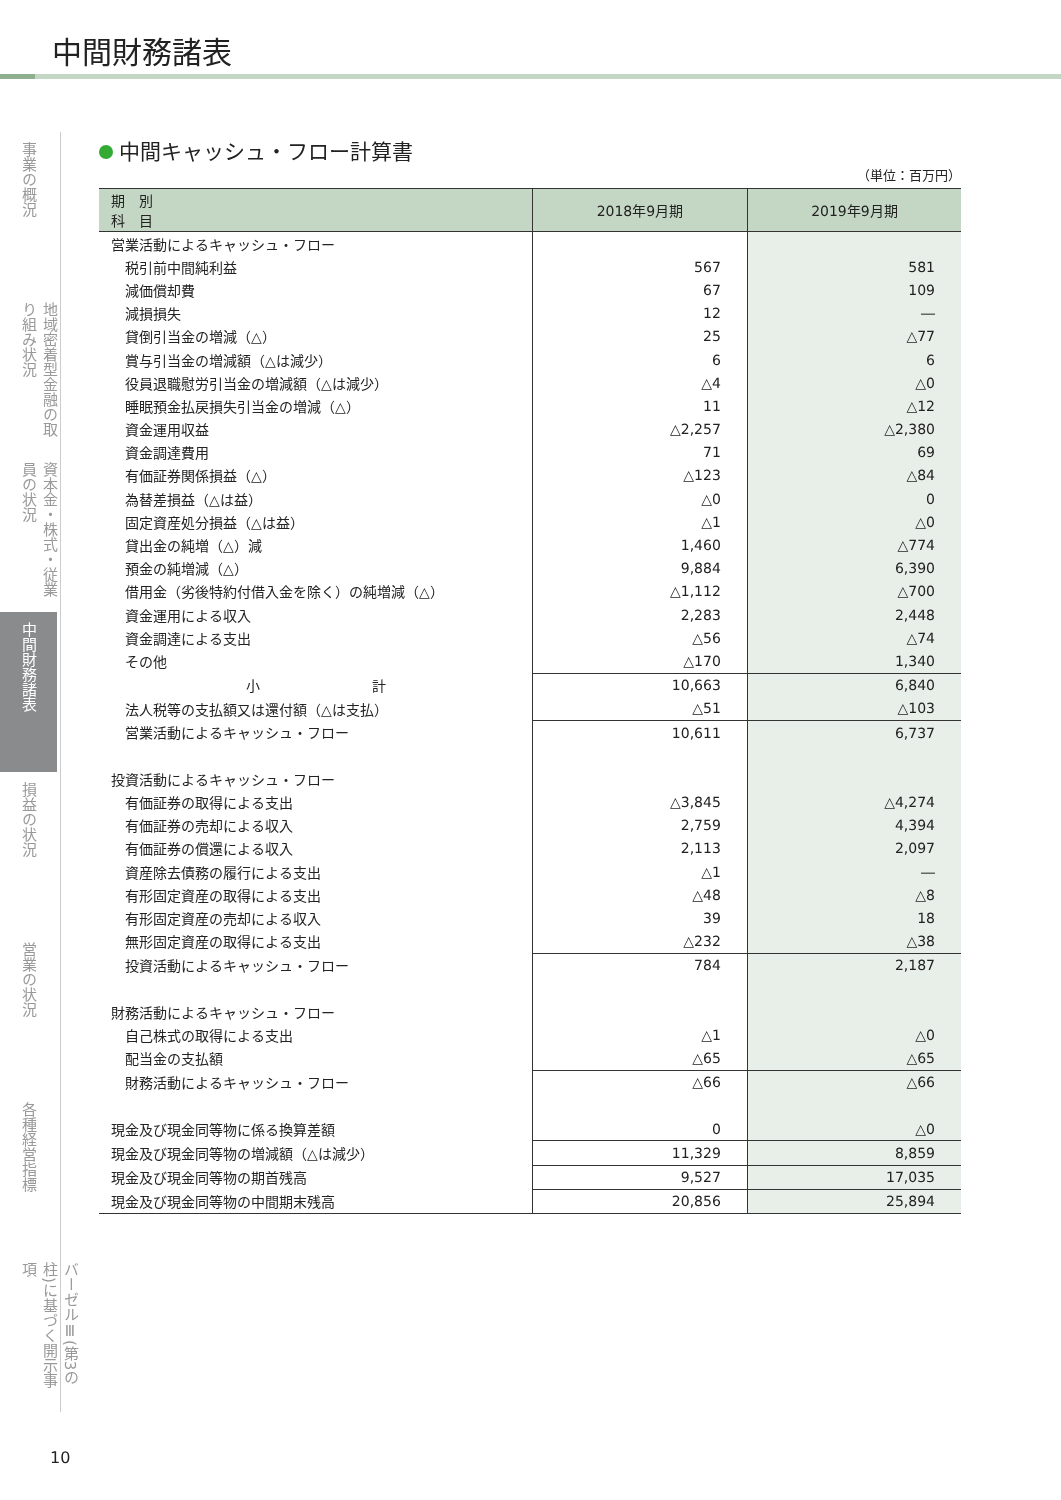中間財務諸表
事業の概況
地域密着型金融の取り組み状況
資本金・株式・従業員の状況
中間財務諸表
損益の状況
営業の状況
各種経営指標
バーゼルⅢ(第3の柱)に基づく開示事項
中間キャッシュ・フロー計算書
（単位：百万円）
| 期 別 科 目 | 2018年9月期 | 2019年9月期 |
| --- | --- | --- |
| 営業活動によるキャッシュ・フロー | | |
| 税引前中間純利益 | 567 | 581 |
| 減価償却費 | 67 | 109 |
| 減損損失 | 12 | ― |
| 貸倒引当金の増減（△） | 25 | △77 |
| 賞与引当金の増減額（△は減少） | 6 | 6 |
| 役員退職慰労引当金の増減額（△は減少） | △4 | △0 |
| 睡眠預金払戻損失引当金の増減（△） | 11 | △12 |
| 資金運用収益 | △2,257 | △2,380 |
| 資金調達費用 | 71 | 69 |
| 有価証券関係損益（△） | △123 | △84 |
| 為替差損益（△は益） | △0 | 0 |
| 固定資産処分損益（△は益） | △1 | △0 |
| 貸出金の純増（△）減 | 1,460 | △774 |
| 預金の純増減（△） | 9,884 | 6,390 |
| 借用金（劣後特約付借入金を除く）の純増減（△） | △1,112 | △700 |
| 資金運用による収入 | 2,283 | 2,448 |
| 資金調達による支出 | △56 | △74 |
| その他 | △170 | 1,340 |
| 小 計 | 10,663 | 6,840 |
| 法人税等の支払額又は還付額（△は支払） | △51 | △103 |
| 営業活動によるキャッシュ・フロー | 10,611 | 6,737 |
| 投資活動によるキャッシュ・フロー | | |
| 有価証券の取得による支出 | △3,845 | △4,274 |
| 有価証券の売却による収入 | 2,759 | 4,394 |
| 有価証券の償還による収入 | 2,113 | 2,097 |
| 資産除去債務の履行による支出 | △1 | ― |
| 有形固定資産の取得による支出 | △48 | △8 |
| 有形固定資産の売却による収入 | 39 | 18 |
| 無形固定資産の取得による支出 | △232 | △38 |
| 投資活動によるキャッシュ・フロー | 784 | 2,187 |
| 財務活動によるキャッシュ・フロー | | |
| 自己株式の取得による支出 | △1 | △0 |
| 配当金の支払額 | △65 | △65 |
| 財務活動によるキャッシュ・フロー | △66 | △66 |
| 現金及び現金同等物に係る換算差額 | 0 | △0 |
| 現金及び現金同等物の増減額（△は減少） | 11,329 | 8,859 |
| 現金及び現金同等物の期首残高 | 9,527 | 17,035 |
| 現金及び現金同等物の中間期末残高 | 20,856 | 25,894 |
10